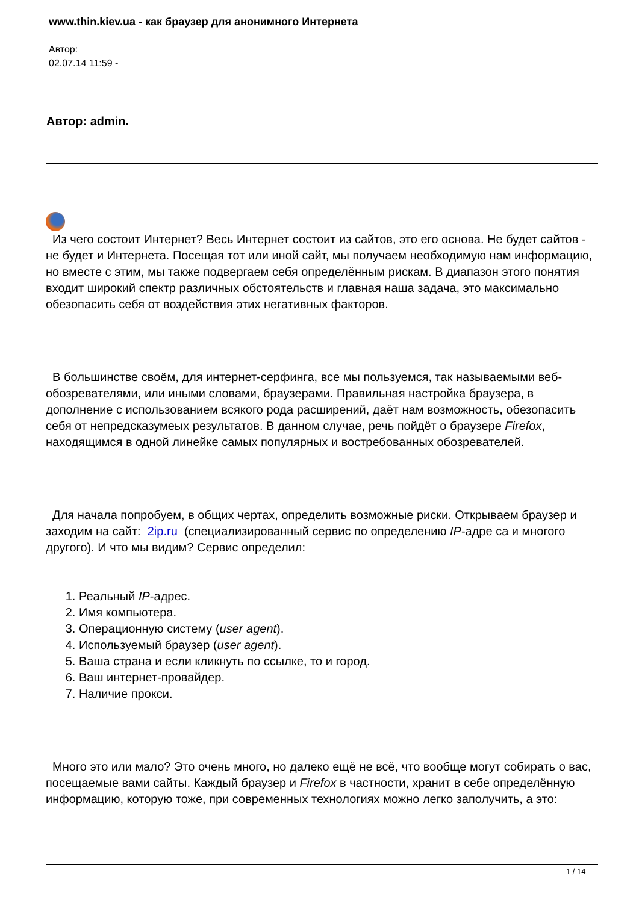www.thin.kiev.ua - как браузер для анонимного Интернета
Автор:
02.07.14 11:59 -
Автор: admin.
Из чего состоит Интернет? Весь Интернет состоит из сайтов, это его основа. Не будет сайтов - не будет и Интернета. Посещая тот или иной сайт, мы получаем необходимую нам информацию, но вместе с этим, мы также подвергаем себя определённым рискам. В диапазон этого понятия входит широкий спектр различных обстоятельств и главная наша задача, это максимально обезопасить себя от воздействия этих негативных факторов.
В большинстве своём, для интернет-серфинга, все мы пользуемся, так называемыми веб-обозревателями, или иными словами, браузерами. Правильная настройка браузера, в дополнение с использованием всякого рода расширений, даёт нам возможность, обезопасить себя от непредсказумеых результатов. В данном случае, речь пойдёт о браузере Firefox, находящимся в одной линейке самых популярных и востребованных обозревателей.
Для начала попробуем, в общих чертах, определить возможные риски. Открываем браузер и заходим на сайт: 2ip.ru (специализированный сервис по определению IP-адре са и многого другого). И что мы видим? Сервис определил:
1. Реальный IP-адрес.
2. Имя компьютера.
3. Операционную систему (user agent).
4. Используемый браузер (user agent).
5. Ваша страна и если кликнуть по ссылке, то и город.
6. Ваш интернет-провайдер.
7. Наличие прокси.
Много это или мало? Это очень много, но далеко ещё не всё, что вообще могут собирать о вас, посещаемые вами сайты. Каждый браузер и Firefox в частности, хранит в себе определённую информацию, которую тоже, при современных технологиях можно легко заполучить, а это:
1 / 14